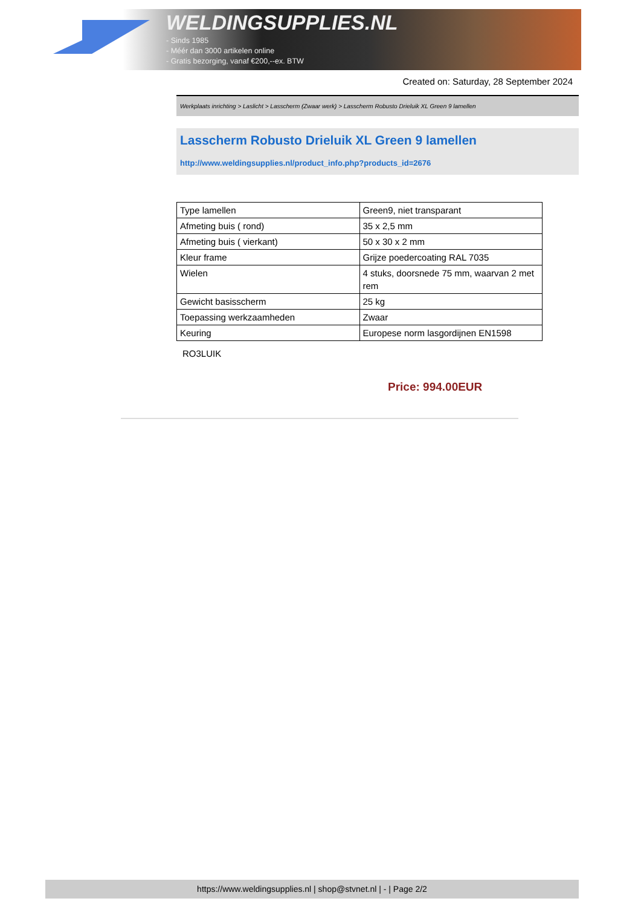WELDINGSUPPLIES.NL
- Sinds 1985
- Méér dan 3000 artikelen online
- Gratis bezorging, vanaf €200,--ex. BTW
Created on: Saturday, 28 September 2024
Werkplaats inrichting > Laslicht > Lasscherm (Zwaar werk) > Lasscherm Robusto Drieluik XL Green 9 lamellen
Lasscherm Robusto Drieluik XL Green 9 lamellen
http://www.weldingsupplies.nl/product_info.php?products_id=2676
| Type lamellen | Green9, niet transparant |
| Afmeting buis ( rond) | 35 x 2,5 mm |
| Afmeting buis ( vierkant) | 50 x 30 x 2 mm |
| Kleur frame | Grijze poedercoating RAL 7035 |
| Wielen | 4 stuks, doorsnede 75 mm, waarvan 2 met rem |
| Gewicht basisscherm | 25 kg |
| Toepassing werkzaamheden | Zwaar |
| Keuring | Europese norm lasgordijnen EN1598 |
RO3LUIK
Price: 994.00EUR
https://www.weldingsupplies.nl | shop@stvnet.nl | - | Page 2/2